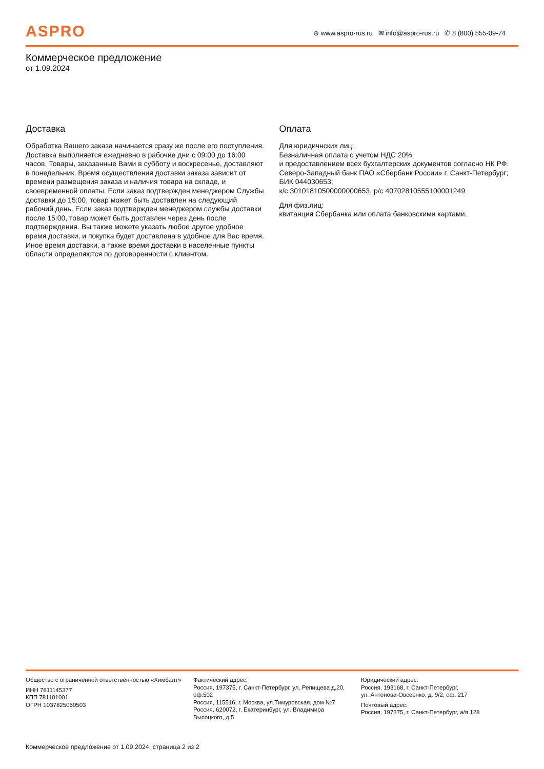ASPRO
⊕ www.aspro-rus.ru ✉ info@aspro-rus.ru ✆ 8 (800) 555-09-74
Коммерческое предложение
от 1.09.2024
Доставка
Обработка Вашего заказа начинается сразу же после его поступления. Доставка выполняется ежедневно в рабочие дни с 09:00 до 16:00 часов. Товары, заказанные Вами в субботу и воскресенье, доставляют в понедельник. Время осуществления доставки заказа зависит от времени размещения заказа и наличия товара на складе, и своевременной оплаты. Если заказ подтвержден менеджером Службы доставки до 15:00, товар может быть доставлен на следующий рабочий день. Если заказ подтвержден менеджером службы доставки после 15:00, товар может быть доставлен через день после подтверждения. Вы также можете указать любое другое удобное время доставки, и покупка будет доставлена в удобное для Вас время. Иное время доставки, а также время доставки в населенные пункты области определяются по договоренности с клиентом.
Оплата
Для юридичнских лиц:
Безналичная оплата с учетом НДС 20%
и предоставлением всех бухгалтерских документов согласно НК РФ. Северо-Западный банк ПАО «Сбербанк России» г. Санкт-Петербург; БИК 044030653;
к/с 30101810500000000653, р/с 40702810555100001249
Для физ.лиц:
квитанция Сбербанка или оплата банковскими картами.
Общество с ограниченной ответственностью «Химбалт»
ИНН 7811145377
КПП 781101001
ОГРН 1037825060503
Фактический адрес:
Россия, 197375, г. Санкт-Петербург, ул. Репищева д.20, оф.502
Россия, 115516, г. Москва, ул.Тимуровская, дом №7
Россия, 620072, г. Екатеринбург, ул. Владимира Высоцкого, д.5
Юридический адрес:
Россия, 193168, г. Санкт-Петербург,
ул. Антонова-Овсеенко, д. 9/2, оф. 217
Почтовый адрес:
Россия, 197375, г. Санкт-Петербург, а/я 128
Коммерческое предложение от 1.09.2024, страница 2 из 2